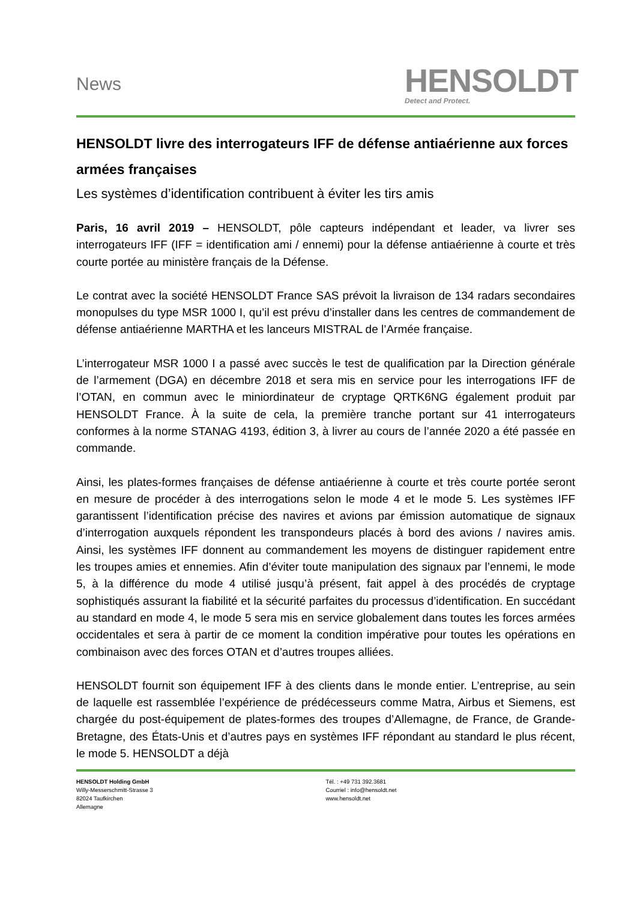News
HENSOLDT
Detect and Protect.
HENSOLDT livre des interrogateurs IFF de défense antiaérienne aux forces armées françaises
Les systèmes d’identification contribuent à éviter les tirs amis
Paris, 16 avril 2019 – HENSOLDT, pôle capteurs indépendant et leader, va livrer ses interrogateurs IFF (IFF = identification ami / ennemi) pour la défense antiaérienne à courte et très courte portée au ministère français de la Défense.
Le contrat avec la société HENSOLDT France SAS prévoit la livraison de 134 radars secondaires monopulses du type MSR 1000 I, qu’il est prévu d’installer dans les centres de commandement de défense antiaérienne MARTHA et les lanceurs MISTRAL de l’Armée française.
L’interrogateur MSR 1000 I a passé avec succès le test de qualification par la Direction générale de l’armement (DGA) en décembre 2018 et sera mis en service pour les interrogations IFF de l’OTAN, en commun avec le miniordinateur de cryptage QRTK6NG également produit par HENSOLDT France. À la suite de cela, la première tranche portant sur 41 interrogateurs conformes à la norme STANAG 4193, édition 3, à livrer au cours de l’année 2020 a été passée en commande.
Ainsi, les plates-formes françaises de défense antiaérienne à courte et très courte portée seront en mesure de procéder à des interrogations selon le mode 4 et le mode 5. Les systèmes IFF garantissent l’identification précise des navires et avions par émission automatique de signaux d’interrogation auxquels répondent les transpondeurs placés à bord des avions / navires amis. Ainsi, les systèmes IFF donnent au commandement les moyens de distinguer rapidement entre les troupes amies et ennemies. Afin d’éviter toute manipulation des signaux par l’ennemi, le mode 5, à la différence du mode 4 utilisé jusqu’à présent, fait appel à des procédés de cryptage sophistiqués assurant la fiabilité et la sécurité parfaites du processus d’identification. En succédant au standard en mode 4, le mode 5 sera mis en service globalement dans toutes les forces armées occidentales et sera à partir de ce moment la condition impérative pour toutes les opérations en combinaison avec des forces OTAN et d’autres troupes alliées.
HENSOLDT fournit son équipement IFF à des clients dans le monde entier. L’entreprise, au sein de laquelle est rassemblée l’expérience de prédécesseurs comme Matra, Airbus et Siemens, est chargée du post-équipement de plates-formes des troupes d’Allemagne, de France, de Grande-Bretagne, des États-Unis et d’autres pays en systèmes IFF répondant au standard le plus récent, le mode 5. HENSOLDT a déjà
HENSOLDT Holding GmbH
Willy-Messerschmitt-Strasse 3
82024 Taufkirchen
Allemagne
Tél. : +49 731 392.3681
Courriel : info@hensoldt.net
www.hensoldt.net